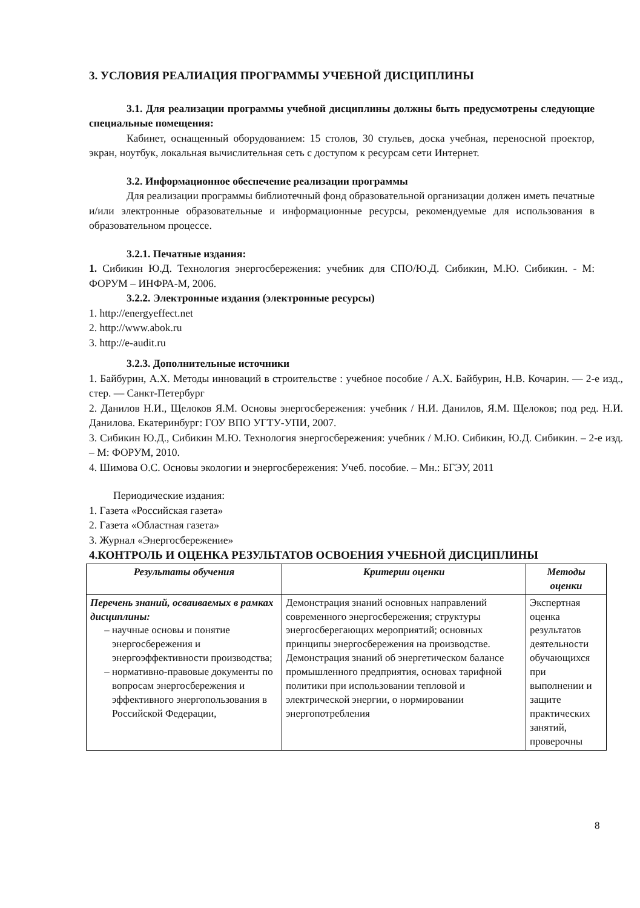3. УСЛОВИЯ РЕАЛИАЦИЯ ПРОГРАММЫ УЧЕБНОЙ ДИСЦИПЛИНЫ
3.1. Для реализации программы учебной дисциплины должны быть предусмотрены следующие специальные помещения:
Кабинет, оснащенный оборудованием: 15 столов, 30 стульев, доска учебная, переносной проектор, экран, ноутбук, локальная вычислительная сеть с доступом к ресурсам сети Интернет.
3.2. Информационное обеспечение реализации программы
Для реализации программы библиотечный фонд образовательной организации должен иметь печатные и/или электронные образовательные и информационные ресурсы, рекомендуемые для использования в образовательном процессе.
3.2.1. Печатные издания:
1. Сибикин Ю.Д. Технология энергосбережения: учебник для СПО/Ю.Д. Сибикин, М.Ю. Сибикин. - М: ФОРУМ – ИНФРА-М, 2006.
3.2.2. Электронные издания (электронные ресурсы)
1. http://energyeffect.net
2. http://www.abok.ru
3. http://e-audit.ru
3.2.3. Дополнительные источники
1. Байбурин, А.Х. Методы инноваций в строительстве : учебное пособие / А.Х. Байбурин, Н.В. Кочарин. — 2-е изд., стер. — Санкт-Петербург
2. Данилов Н.И., Щелоков Я.М. Основы энергосбережения: учебник / Н.И. Данилов, Я.М. Щелоков; под ред. Н.И. Данилова. Екатеринбург: ГОУ ВПО УГТУ-УПИ, 2007.
3. Сибикин Ю.Д., Сибикин М.Ю. Технология энергосбережения: учебник / М.Ю. Сибикин, Ю.Д. Сибикин. – 2-е изд. – М: ФОРУМ, 2010.
4. Шимова О.С. Основы экологии и энергосбережения: Учеб. пособие. – Мн.: БГЭУ, 2011
Периодические издания:
1. Газета «Российская газета»
2. Газета «Областная газета»
3. Журнал «Энергосбережение»
4.КОНТРОЛЬ И ОЦЕНКА РЕЗУЛЬТАТОВ ОСВОЕНИЯ УЧЕБНОЙ ДИСЦИПЛИНЫ
| Результаты обучения | Критерии оценки | Методы оценки |
| --- | --- | --- |
| Перечень знаний, осваиваемых в рамках дисциплины: научные основы и понятие энергосбережения и энергоэффективности производства; нормативно-правовые документы по вопросам энергосбережения и эффективного энергопользования в Российской Федерации, | Демонстрация знаний основных направлений современного энергосбережения; структуры энергосберегающих мероприятий; основных принципы энергосбережения на производстве. Демонстрация знаний об энергетическом балансе промышленного предприятия, основах тарифной политики при использовании тепловой и электрической энергии, о нормировании энергопотребления | Экспертная оценка результатов деятельности обучающихся при выполнении и защите практических занятий, проверочны |
8